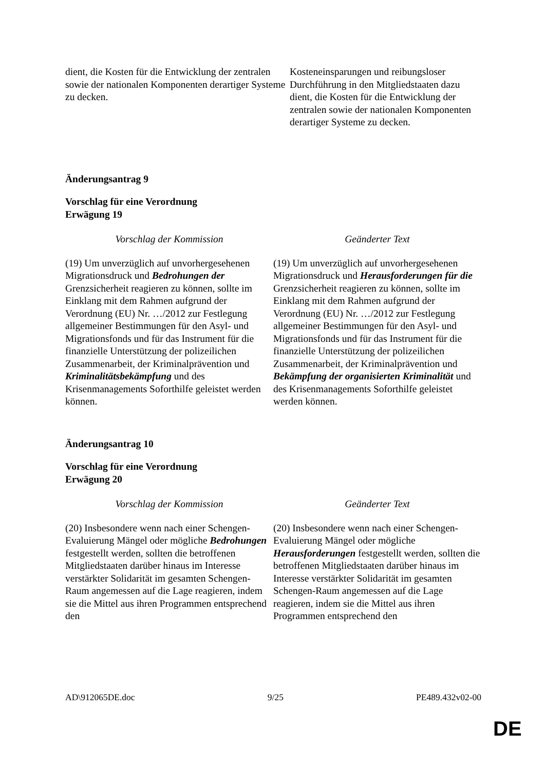| dient, die Kosten für die Entwicklung der zentralen sowie der nationalen Komponenten derartiger Systeme zu decken. | Kosteneinsparungen und reibungsloser Durchführung in den Mitgliedstaaten dazu dient, die Kosten für die Entwicklung der zentralen sowie der nationalen Komponenten derartiger Systeme zu decken. |
Änderungsantrag 9
Vorschlag für eine Verordnung
Erwägung 19
| Vorschlag der Kommission | Geänderter Text |
| --- | --- |
| (19) Um unverzüglich auf unvorhergesehenen Migrationsdruck und Bedrohungen der Grenzsicherheit reagieren zu können, sollte im Einklang mit dem Rahmen aufgrund der Verordnung (EU) Nr. …/2012 zur Festlegung allgemeiner Bestimmungen für den Asyl- und Migrationsfonds und für das Instrument für die finanzielle Unterstützung der polizeilichen Zusammenarbeit, der Kriminalprävention und Kriminalitätsbekämpfung und des Krisenmanagements Soforthilfe geleistet werden können. | (19) Um unverzüglich auf unvorhergesehenen Migrationsdruck und Herausforderungen für die Grenzsicherheit reagieren zu können, sollte im Einklang mit dem Rahmen aufgrund der Verordnung (EU) Nr. …/2012 zur Festlegung allgemeiner Bestimmungen für den Asyl- und Migrationsfonds und für das Instrument für die finanzielle Unterstützung der polizeilichen Zusammenarbeit, der Kriminalprävention und Bekämpfung der organisierten Kriminalität und des Krisenmanagements Soforthilfe geleistet werden können. |
Änderungsantrag 10
Vorschlag für eine Verordnung
Erwägung 20
| Vorschlag der Kommission | Geänderter Text |
| --- | --- |
| (20) Insbesondere wenn nach einer Schengen-Evaluierung Mängel oder mögliche Bedrohungen festgestellt werden, sollten die betroffenen Mitgliedstaaten darüber hinaus im Interesse verstärkter Solidarität im gesamten Schengen-Raum angemessen auf die Lage reagieren, indem sie die Mittel aus ihren Programmen entsprechend den | (20) Insbesondere wenn nach einer Schengen-Evaluierung Mängel oder mögliche Herausforderungen festgestellt werden, sollten die betroffenen Mitgliedstaaten darüber hinaus im Interesse verstärkter Solidarität im gesamten Schengen-Raum angemessen auf die Lage reagieren, indem sie die Mittel aus ihren Programmen entsprechend den |
AD\912065DE.doc 9/25 PE489.432v02-00
DE